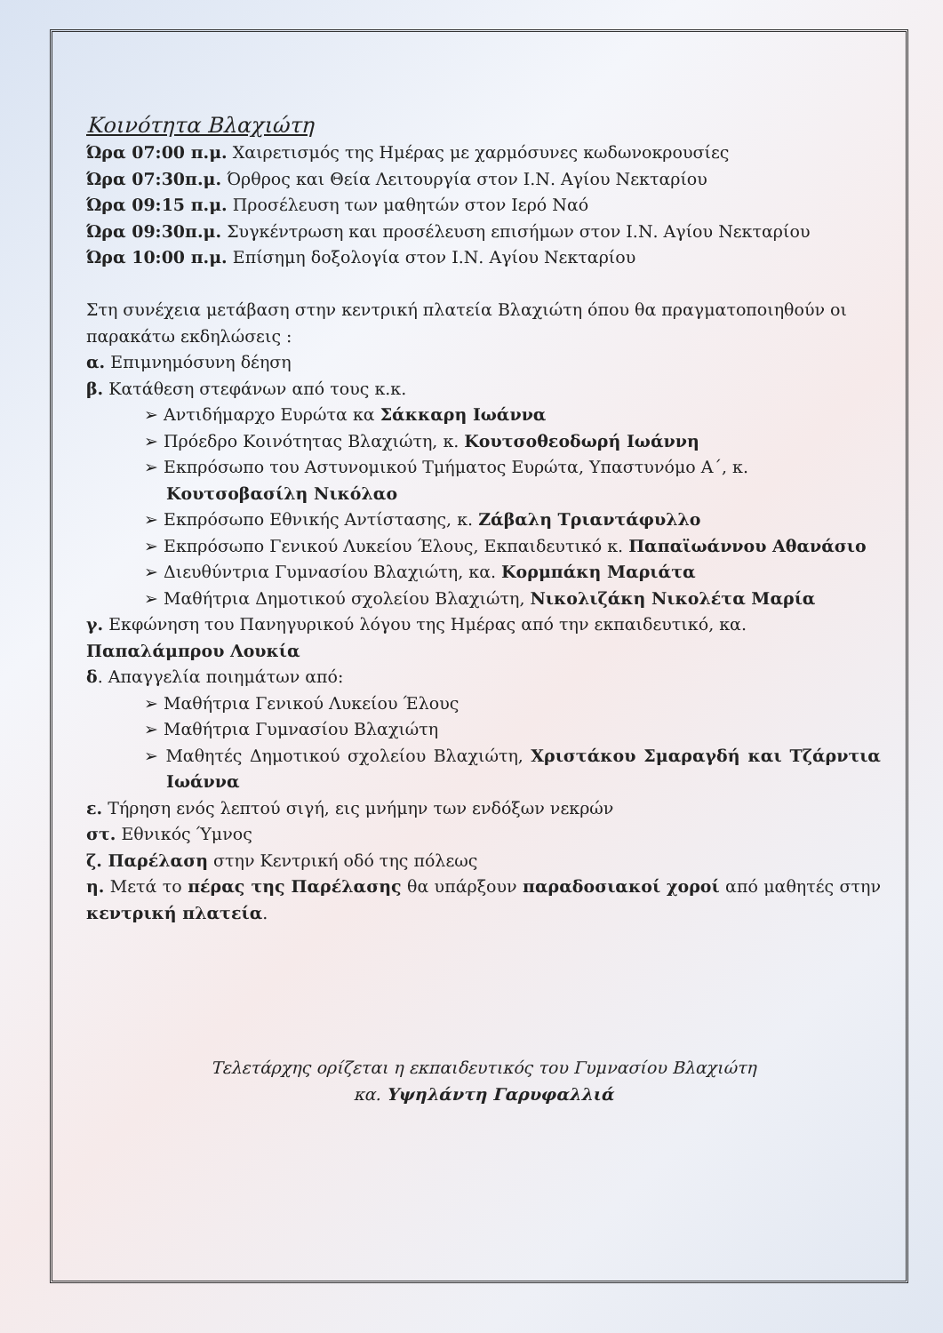Κοινότητα Βλαχιώτη
Ώρα 07:00 π.μ. Χαιρετισμός της Ημέρας με χαρμόσυνες κωδωνοκρουσίες
Ώρα 07:30π.μ. Όρθρος και Θεία Λειτουργία στον Ι.Ν. Αγίου Νεκταρίου
Ώρα 09:15 π.μ. Προσέλευση των μαθητών στον Ιερό Ναό
Ώρα 09:30π.μ. Συγκέντρωση και προσέλευση επισήμων στον Ι.Ν. Αγίου Νεκταρίου
Ώρα 10:00 π.μ. Επίσημη δοξολογία στον Ι.Ν. Αγίου Νεκταρίου
Στη συνέχεια μετάβαση στην κεντρική πλατεία Βλαχιώτη όπου θα πραγματοποιηθούν οι παρακάτω εκδηλώσεις :
α. Επιμνημόσυνη δέηση
β. Κατάθεση στεφάνων από τους κ.κ.
➢ Αντιδήμαρχο Ευρώτα κα Σάκκαρη Ιωάννα
➢ Πρόεδρο Κοινότητας Βλαχιώτη, κ. Κουτσοθεοδωρή Ιωάννη
➢ Εκπρόσωπο του Αστυνομικού Τμήματος Ευρώτα, Υπαστυνόμο Α΄, κ. Κουτσοβασίλη Νικόλαο
➢ Εκπρόσωπο Εθνικής Αντίστασης, κ. Ζάβαλη Τριαντάφυλλο
➢ Εκπρόσωπο Γενικού Λυκείου Έλους, Εκπαιδευτικό κ. Παπαϊωάννου Αθανάσιο
➢ Διευθύντρια Γυμνασίου Βλαχιώτη, κα. Κορμπάκη Μαριάτα
➢ Μαθήτρια Δημοτικού σχολείου Βλαχιώτη, Νικολιζάκη Νικολέτα Μαρία
γ. Εκφώνηση του Πανηγυρικού λόγου της Ημέρας από την εκπαιδευτικό, κα. Παπαλάμπρου Λουκία
δ. Απαγγελία ποιημάτων από:
➢ Μαθήτρια Γενικού Λυκείου Έλους
➢ Μαθήτρια Γυμνασίου Βλαχιώτη
➢ Μαθητές Δημοτικού σχολείου Βλαχιώτη, Χριστάκου Σμαραγδή και Τζάρντια Ιωάννα
ε. Τήρηση ενός λεπτού σιγή, εις μνήμην των ενδόξων νεκρών
στ. Εθνικός Ύμνος
ζ. Παρέλαση στην Κεντρική οδό της πόλεως
η. Μετά το πέρας της Παρέλασης θα υπάρξουν παραδοσιακοί χοροί από μαθητές στην κεντρική πλατεία.
Τελετάρχης ορίζεται η εκπαιδευτικός του Γυμνασίου Βλαχιώτη
κα. Υψηλάντη Γαρυφαλλιά